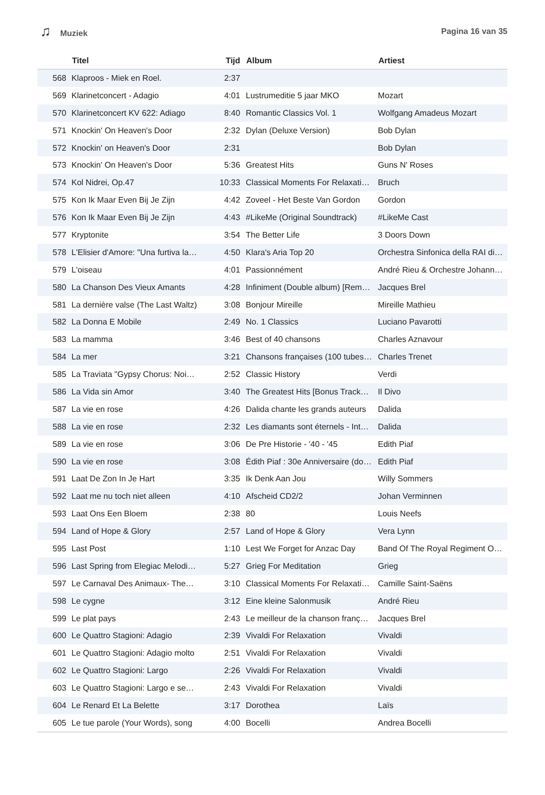♫ Muziek Pagina 16 van 35
| | Titel | Tijd | Album | Artiest |
| --- | --- | --- | --- | --- |
| 568 | Klaproos - Miek en Roel. | 2:37 | | |
| 569 | Klarinetconcert - Adagio | 4:01 | Lustrumeditie 5 jaar MKO | Mozart |
| 570 | Klarinetconcert KV 622: Adiago | 8:40 | Romantic Classics Vol. 1 | Wolfgang Amadeus Mozart |
| 571 | Knockin' On Heaven's Door | 2:32 | Dylan (Deluxe Version) | Bob Dylan |
| 572 | Knockin' on Heaven's Door | 2:31 | | Bob Dylan |
| 573 | Knockin' On Heaven's Door | 5:36 | Greatest Hits | Guns N' Roses |
| 574 | Kol Nidrei, Op.47 | 10:33 | Classical Moments For Relaxati… | Bruch |
| 575 | Kon Ik Maar Even Bij Je Zijn | 4:42 | Zoveel - Het Beste Van Gordon | Gordon |
| 576 | Kon Ik Maar Even Bij Je Zijn | 4:43 | #LikeMe (Original Soundtrack) | #LikeMe Cast |
| 577 | Kryptonite | 3:54 | The Better Life | 3 Doors Down |
| 578 | L'Elisier d'Amore: "Una furtiva la… | 4:50 | Klara's Aria Top 20 | Orchestra Sinfonica della RAI di… |
| 579 | L'oiseau | 4:01 | Passionnément | André Rieu & Orchestre Johann… |
| 580 | La Chanson Des Vieux Amants | 4:28 | Infiniment (Double album) [Rem… | Jacques Brel |
| 581 | La dernière valse (The Last Waltz) | 3:08 | Bonjour Mireille | Mireille Mathieu |
| 582 | La Donna E Mobile | 2:49 | No. 1 Classics | Luciano Pavarotti |
| 583 | La mamma | 3:46 | Best of 40 chansons | Charles Aznavour |
| 584 | La mer | 3:21 | Chansons françaises (100 tubes… | Charles Trenet |
| 585 | La Traviata "Gypsy Chorus: Noi… | 2:52 | Classic History | Verdi |
| 586 | La Vida sin Amor | 3:40 | The Greatest Hits [Bonus Track… | Il Divo |
| 587 | La vie en rose | 4:26 | Dalida chante les grands auteurs | Dalida |
| 588 | La vie en rose | 2:32 | Les diamants sont éternels - Int… | Dalida |
| 589 | La vie en rose | 3:06 | De Pre Historie - '40 - '45 | Edith Piaf |
| 590 | La vie en rose | 3:08 | Édith Piaf : 30e Anniversaire (do… | Edith Piaf |
| 591 | Laat De Zon In Je Hart | 3:35 | Ik Denk Aan Jou | Willy Sommers |
| 592 | Laat me nu toch niet alleen | 4:10 | Afscheid CD2/2 | Johan Verminnen |
| 593 | Laat Ons Een Bloem | 2:38 | 80 | Louis Neefs |
| 594 | Land of Hope & Glory | 2:57 | Land of Hope & Glory | Vera Lynn |
| 595 | Last Post | 1:10 | Lest We Forget for Anzac Day | Band Of The Royal Regiment O… |
| 596 | Last Spring from Elegiac Melodi… | 5:27 | Grieg For Meditation | Grieg |
| 597 | Le Carnaval Des Animaux- The… | 3:10 | Classical Moments For Relaxati… | Camille Saint-Saëns |
| 598 | Le cygne | 3:12 | Eine kleine Salonmusik | André Rieu |
| 599 | Le plat pays | 2:43 | Le meilleur de la chanson franç… | Jacques Brel |
| 600 | Le Quattro Stagioni: Adagio | 2:39 | Vivaldi For Relaxation | Vivaldi |
| 601 | Le Quattro Stagioni: Adagio molto | 2:51 | Vivaldi For Relaxation | Vivaldi |
| 602 | Le Quattro Stagioni: Largo | 2:26 | Vivaldi For Relaxation | Vivaldi |
| 603 | Le Quattro Stagioni: Largo e se… | 2:43 | Vivaldi For Relaxation | Vivaldi |
| 604 | Le Renard Et La Belette | 3:17 | Dorothea | Laïs |
| 605 | Le tue parole (Your Words), song | 4:00 | Bocelli | Andrea Bocelli |